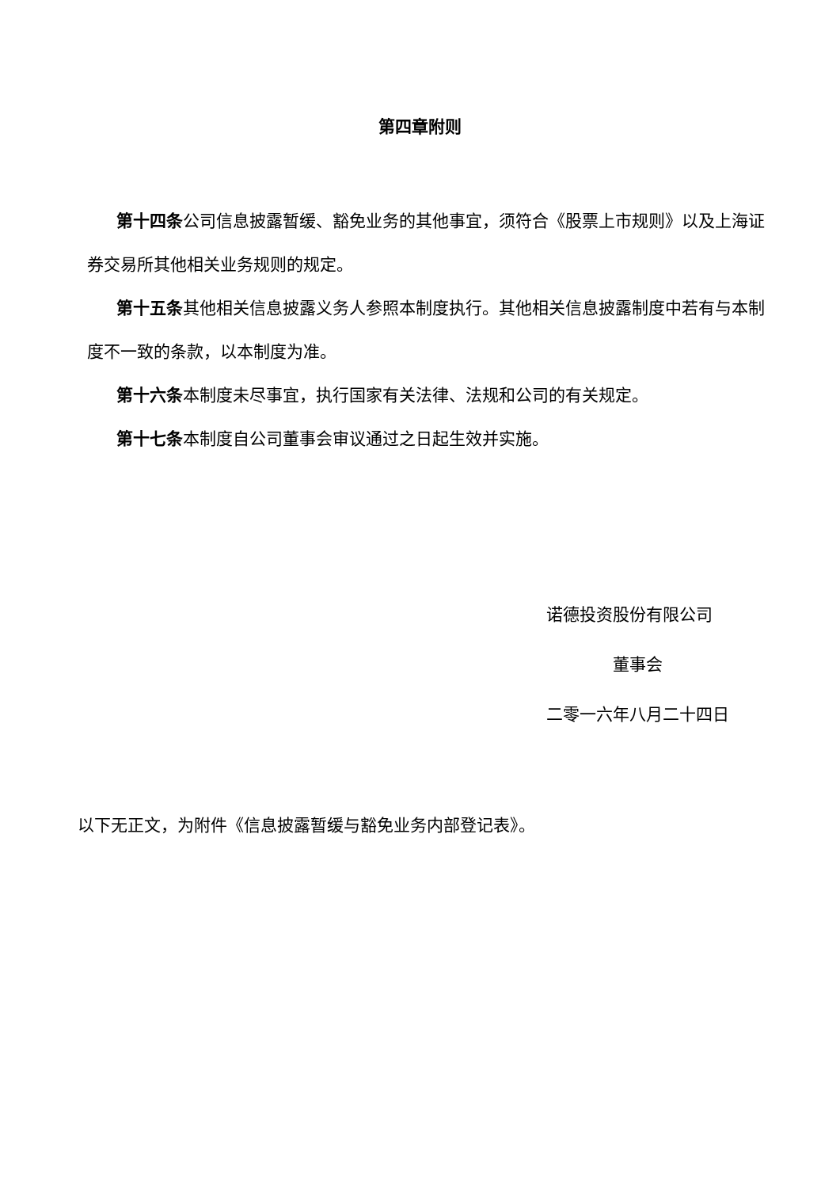第四章附则
第十四条公司信息披露暂缓、豁免业务的其他事宜，须符合《股票上市规则》以及上海证券交易所其他相关业务规则的规定。
第十五条其他相关信息披露义务人参照本制度执行。其他相关信息披露制度中若有与本制度不一致的条款，以本制度为准。
第十六条本制度未尽事宜，执行国家有关法律、法规和公司的有关规定。
第十七条本制度自公司董事会审议通过之日起生效并实施。
诺德投资股份有限公司
董事会
二零一六年八月二十四日
以下无正文，为附件《信息披露暂缓与豁免业务内部登记表》。